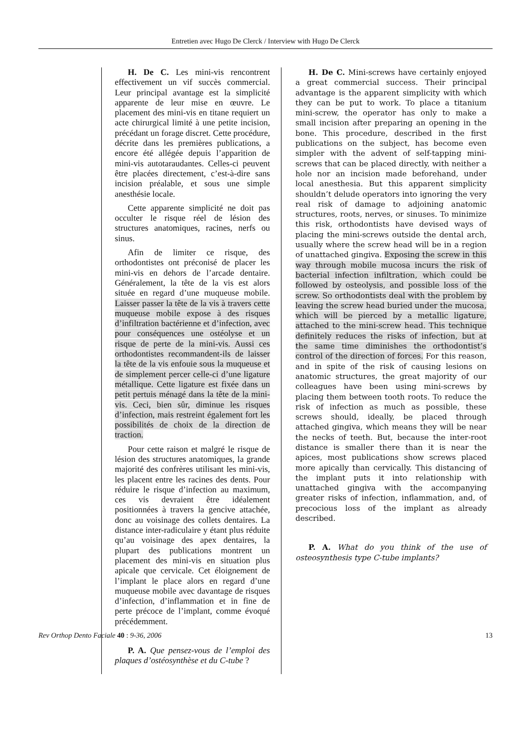Entretien avec Hugo De Clerck / Interview with Hugo De Clerck
H. De C. Les mini-vis rencontrent effectivement un vif succès commercial. Leur principal avantage est la simplicité apparente de leur mise en œuvre. Le placement des mini-vis en titane requiert un acte chirurgical limité à une petite incision, précédant un forage discret. Cette procédure, décrite dans les premières publications, a encore été allégée depuis l’apparition de mini-vis autotaraudantes. Celles-ci peuvent être placées directement, c’est-à-dire sans incision préalable, et sous une simple anesthésie locale.
Cette apparente simplicité ne doit pas occulter le risque réel de lésion des structures anatomiques, racines, nerfs ou sinus.
Afin de limiter ce risque, des orthodontistes ont préconisé de placer les mini-vis en dehors de l’arcade dentaire. Généralement, la tête de la vis est alors située en regard d’une muqueuse mobile. Laisser passer la tête de la vis à travers cette muqueuse mobile expose à des risques d’infiltration bactérienne et d’infection, avec pour conséquences une ostéolyse et un risque de perte de la mini-vis. Aussi ces orthodontistes recommandent-ils de laisser la tête de la vis enfouie sous la muqueuse et de simplement percer celle-ci d’une ligature métallique. Cette ligature est fixée dans un petit pertuis ménagé dans la tête de la mini-vis. Ceci, bien sûr, diminue les risques d’infection, mais restreint également fort les possibilités de choix de la direction de traction.
Pour cette raison et malgré le risque de lésion des structures anatomiques, la grande majorité des confrères utilisant les mini-vis, les placent entre les racines des dents. Pour réduire le risque d’infection au maximum, ces vis devraient être idéalement positionnées à travers la gencive attachée, donc au voisinage des collets dentaires. La distance inter-radiculaire y étant plus réduite qu’au voisinage des apex dentaires, la plupart des publications montrent un placement des mini-vis en situation plus apicale que cervicale. Cet éloignement de l’implant le place alors en regard d’une muqueuse mobile avec davantage de risques d’infection, d’inflammation et in fine de perte précoce de l’implant, comme évoqué précédemment.
P. A. Que pensez-vous de l’emploi des plaques d’ostéosynthèse et du C-tube ?
H. De C. Mini-screws have certainly enjoyed a great commercial success. Their principal advantage is the apparent simplicity with which they can be put to work. To place a titanium mini-screw, the operator has only to make a small incision after preparing an opening in the bone. This procedure, described in the first publications on the subject, has become even simpler with the advent of self-tapping mini-screws that can be placed directly, with neither a hole nor an incision made beforehand, under local anesthesia. But this apparent simplicity shouldn’t delude operators into ignoring the very real risk of damage to adjoining anatomic structures, roots, nerves, or sinuses. To minimize this risk, orthodontists have devised ways of placing the mini-screws outside the dental arch, usually where the screw head will be in a region of unattached gingiva. Exposing the screw in this way through mobile mucosa incurs the risk of bacterial infection infiltration, which could be followed by osteolysis, and possible loss of the screw. So orthodontists deal with the problem by leaving the screw head buried under the mucosa, which will be pierced by a metallic ligature, attached to the mini-screw head. This technique definitely reduces the risks of infection, but at the same time diminishes the orthodontist’s control of the direction of forces. For this reason, and in spite of the risk of causing lesions on anatomic structures, the great majority of our colleagues have been using mini-screws by placing them between tooth roots. To reduce the risk of infection as much as possible, these screws should, ideally, be placed through attached gingiva, which means they will be near the necks of teeth. But, because the inter-root distance is smaller there than it is near the apices, most publications show screws placed more apically than cervically. This distancing of the implant puts it into relationship with unattached gingiva with the accompanying greater risks of infection, inflammation, and, of precocious loss of the implant as already described.
P. A. What do you think of the use of osteosynthesis type C-tube implants?
Rev Orthop Dento Faciale 40 : 9-36, 2006 13